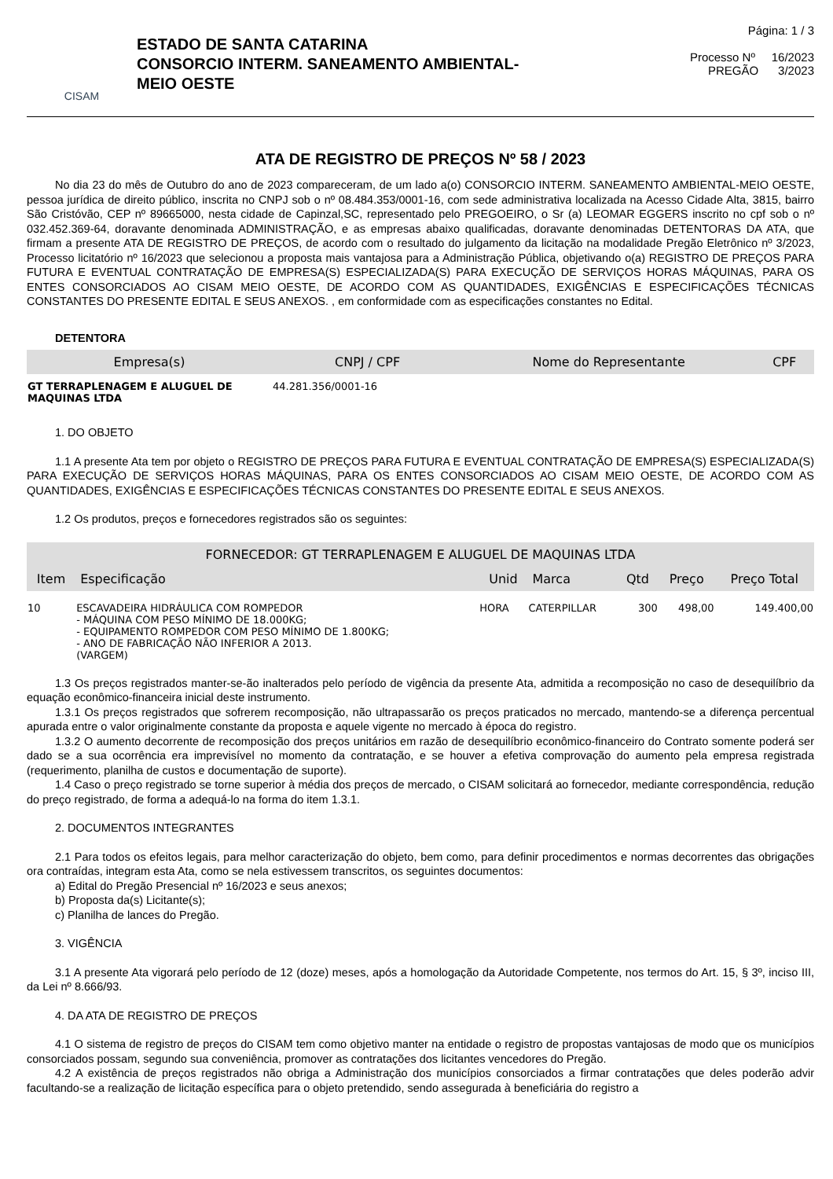CISAM
ESTADO DE SANTA CATARINA
CONSORCIO INTERM. SANEAMENTO AMBIENTAL-
MEIO OESTE
Página: 1 / 3
Processo Nº 16/2023
PREGÃO 3/2023
ATA DE REGISTRO DE PREÇOS Nº 58 / 2023
No dia 23 do mês de Outubro do ano de 2023 compareceram, de um lado a(o) CONSORCIO INTERM. SANEAMENTO AMBIENTAL-MEIO OESTE, pessoa jurídica de direito público, inscrita no CNPJ sob o nº 08.484.353/0001-16, com sede administrativa localizada na Acesso Cidade Alta, 3815, bairro São Cristóvão, CEP nº 89665000, nesta cidade de Capinzal,SC, representado pelo PREGOEIRO, o Sr (a) LEOMAR EGGERS inscrito no cpf sob o nº 032.452.369-64, doravante denominada ADMINISTRAÇÃO, e as empresas abaixo qualificadas, doravante denominadas DETENTORAS DA ATA, que firmam a presente ATA DE REGISTRO DE PREÇOS, de acordo com o resultado do julgamento da licitação na modalidade Pregão Eletrônico nº 3/2023, Processo licitatório nº 16/2023 que selecionou a proposta mais vantajosa para a Administração Pública, objetivando o(a) REGISTRO DE PREÇOS PARA FUTURA E EVENTUAL CONTRATAÇÃO DE EMPRESA(S) ESPECIALIZADA(S) PARA EXECUÇÃO DE SERVIÇOS HORAS MÁQUINAS, PARA OS ENTES CONSORCIADOS AO CISAM MEIO OESTE, DE ACORDO COM AS QUANTIDADES, EXIGÊNCIAS E ESPECIFICAÇÕES TÉCNICAS CONSTANTES DO PRESENTE EDITAL E SEUS ANEXOS. , em conformidade com as especificações constantes no Edital.
DETENTORA
| Empresa(s) | CNPJ / CPF | Nome do Representante | CPF |
| --- | --- | --- | --- |
| GT TERRAPLENAGEM E ALUGUEL DE MAQUINAS LTDA | 44.281.356/0001-16 | | |
1. DO OBJETO
1.1 A presente Ata tem por objeto o REGISTRO DE PREÇOS PARA FUTURA E EVENTUAL CONTRATAÇÃO DE EMPRESA(S) ESPECIALIZADA(S) PARA EXECUÇÃO DE SERVIÇOS HORAS MÁQUINAS, PARA OS ENTES CONSORCIADOS AO CISAM MEIO OESTE, DE ACORDO COM AS QUANTIDADES, EXIGÊNCIAS E ESPECIFICAÇÕES TÉCNICAS CONSTANTES DO PRESENTE EDITAL E SEUS ANEXOS.
1.2 Os produtos, preços e fornecedores registrados são os seguintes:
| FORNECEDOR: GT TERRAPLENAGEM E ALUGUEL DE MAQUINAS LTDA | | | | | | |
| --- | --- | --- | --- | --- | --- | --- |
| Item | Especificação | Unid | Marca | Qtd | Preço | Preço Total |
| 10 | ESCAVADEIRA HIDRÁULICA COM ROMPEDOR - MÁQUINA COM PESO MÍNIMO DE 18.000KG; - EQUIPAMENTO ROMPEDOR COM PESO MÍNIMO DE 1.800KG; - ANO DE FABRICAÇÃO NÃO INFERIOR A 2013. (VARGEM) | HORA | CATERPILLAR | 300 | 498,00 | 149.400,00 |
1.3 Os preços registrados manter-se-ão inalterados pelo período de vigência da presente Ata, admitida a recomposição no caso de desequilíbrio da equação econômico-financeira inicial deste instrumento.
1.3.1 Os preços registrados que sofrerem recomposição, não ultrapassarão os preços praticados no mercado, mantendo-se a diferença percentual apurada entre o valor originalmente constante da proposta e aquele vigente no mercado à época do registro.
1.3.2 O aumento decorrente de recomposição dos preços unitários em razão de desequilíbrio econômico-financeiro do Contrato somente poderá ser dado se a sua ocorrência era imprevisível no momento da contratação, e se houver a efetiva comprovação do aumento pela empresa registrada (requerimento, planilha de custos e documentação de suporte).
1.4 Caso o preço registrado se torne superior à média dos preços de mercado, o CISAM solicitará ao fornecedor, mediante correspondência, redução do preço registrado, de forma a adequá-lo na forma do item 1.3.1.
2. DOCUMENTOS INTEGRANTES
2.1 Para todos os efeitos legais, para melhor caracterização do objeto, bem como, para definir procedimentos e normas decorrentes das obrigações ora contraídas, integram esta Ata, como se nela estivessem transcritos, os seguintes documentos:
a) Edital do Pregão Presencial nº 16/2023 e seus anexos;
b) Proposta da(s) Licitante(s);
c) Planilha de lances do Pregão.
3. VIGÊNCIA
3.1 A presente Ata vigorará pelo período de 12 (doze) meses, após a homologação da Autoridade Competente, nos termos do Art. 15, § 3º, inciso III, da Lei nº 8.666/93.
4. DA ATA DE REGISTRO DE PREÇOS
4.1 O sistema de registro de preços do CISAM tem como objetivo manter na entidade o registro de propostas vantajosas de modo que os municípios consorciados possam, segundo sua conveniência, promover as contratações dos licitantes vencedores do Pregão.
4.2 A existência de preços registrados não obriga a Administração dos municípios consorciados a firmar contratações que deles poderão advir facultando-se a realização de licitação específica para o objeto pretendido, sendo assegurada à beneficiária do registro a